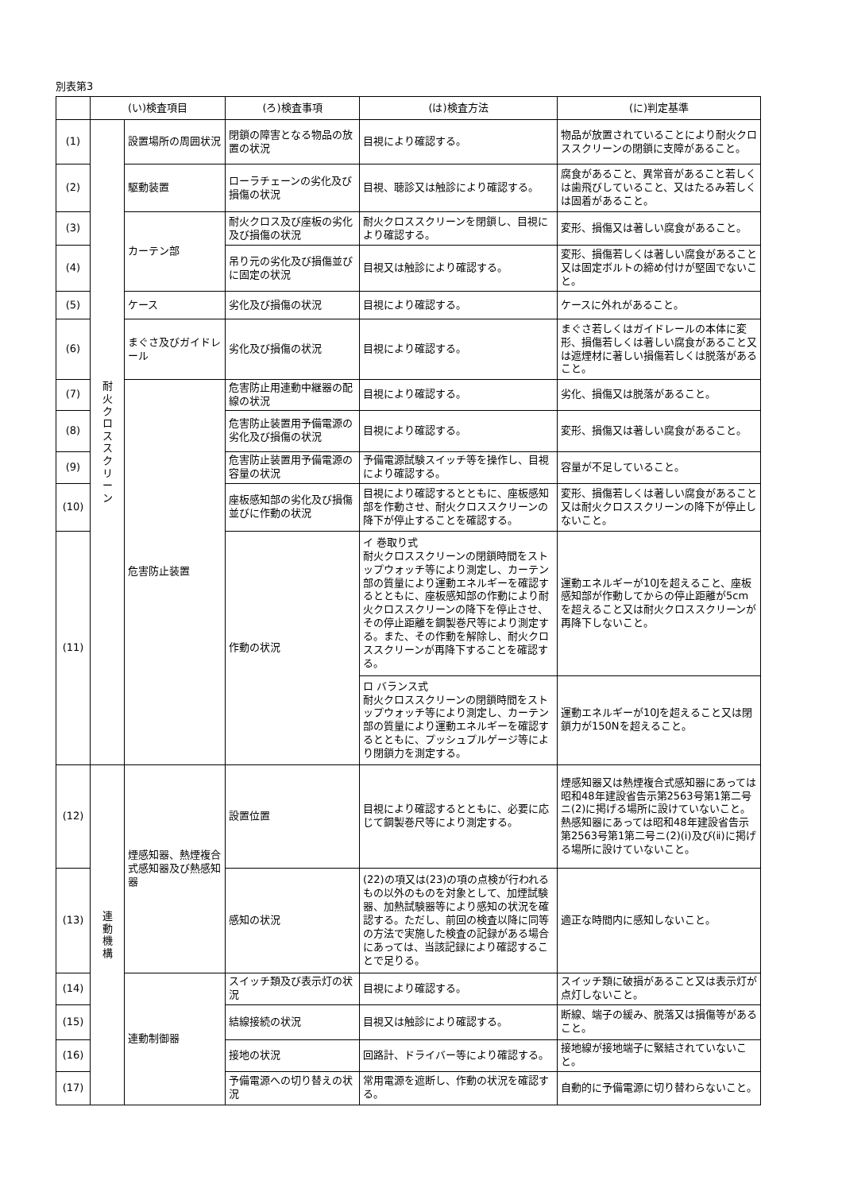別表第3
| | (い)検査項目 | | (ろ)検査事項 | (は)検査方法 | (に)判定基準 |
| --- | --- | --- | --- | --- | --- |
| (1) | 耐 火 ク ロ ス ス ク リ ー ン | 設置場所の周囲状況 | 閉鎖の障害となる物品の放置の状況 | 目視により確認する。 | 物品が放置されていることにより耐火クロススクリーンの閉鎖に支障があること。 |
| (2) | | 駆動装置 | ローラチェーンの劣化及び損傷の状況 | 目視、聴診又は触診により確認する。 | 腐食があること、異常音があること若しくは歯飛びしていること、又はたるみ若しくは固着があること。 |
| (3) | | カーテン部 | 耐火クロス及び座板の劣化及び損傷の状況 | 耐火クロススクリーンを閉鎖し、目視により確認する。 | 変形、損傷又は著しい腐食があること。 |
| (4) | | | 吊り元の劣化及び損傷並びに固定の状況 | 目視又は触診により確認する。 | 変形、損傷若しくは著しい腐食があること又は固定ボルトの締め付けが堅固でないこと。 |
| (5) | | ケース | 劣化及び損傷の状況 | 目視により確認する。 | ケースに外れがあること。 |
| (6) | | まぐさ及びガイドレール | 劣化及び損傷の状況 | 目視により確認する。 | まぐさ若しくはガイドレールの本体に変形、損傷若しくは著しい腐食があること又は遮煙材に著しい損傷若しくは脱落があること。 |
| (7) | | 危害防止装置 | 危害防止用連動中継器の配線の状況 | 目視により確認する。 | 劣化、損傷又は脱落があること。 |
| (8) | | | 危害防止装置用予備電源の劣化及び損傷の状況 | 目視により確認する。 | 変形、損傷又は著しい腐食があること。 |
| (9) | | | 危害防止装置用予備電源の容量の状況 | 予備電源試験スイッチ等を操作し、目視により確認する。 | 容量が不足していること。 |
| (10) | | | 座板感知部の劣化及び損傷並びに作動の状況 | 目視により確認するとともに、座板感知部を作動させ、耐火クロススクリーンの降下が停止することを確認する。 | 変形、損傷若しくは著しい腐食があること又は耐火クロススクリーンの降下が停止しないこと。 |
| (11) | | | 作動の状況 | イ 巻取り式 耐火クロススクリーンの閉鎖時間をストップウォッチ等により測定し、カーテン部の質量により運動エネルギーを確認するとともに、座板感知部の作動により耐火クロススクリーンの降下を停止させ、その停止距離を鋼製巻尺等により測定する。また、その作動を解除し、耐火クロススクリーンが再降下することを確認する。 | 運動エネルギーが10Jを超えること、座板感知部が作動してからの停止距離が5cmを超えること又は耐火クロススクリーンが再降下しないこと。 |
| | | | | ロ バランス式 耐火クロススクリーンの閉鎖時間をストップウォッチ等により測定し、カーテン部の質量により運動エネルギーを確認するとともに、プッシュプルゲージ等により閉鎖力を測定する。 | 運動エネルギーが10Jを超えること又は閉鎖力が150Nを超えること。 |
| (12) | 連 動 機 構 | 煙感知器、熱煙複合式感知器及び熱感知器 | 設置位置 | 目視により確認するとともに、必要に応じて鋼製巻尺等により測定する。 | 煙感知器又は熱煙複合式感知器にあっては昭和48年建設省告示第2563号第1第二号ニ(2)に掲げる場所に設けていないこと。熱感知器にあっては昭和48年建設省告示第2563号第1第二号ニ(2)(ⅰ)及び(ⅱ)に掲げる場所に設けていないこと。 |
| (13) | | | 感知の状況 | (22)の項又は(23)の項の点検が行われるもの以外のものを対象として、加煙試験器、加熱試験器等により感知の状況を確認する。ただし、前回の検査以降に同等の方法で実施した検査の記録がある場合にあっては、当該記録により確認することで足りる。 | 適正な時間内に感知しないこと。 |
| (14) | | 連動制御器 | スイッチ類及び表示灯の状況 | 目視により確認する。 | スイッチ類に破損があること又は表示灯が点灯しないこと。 |
| (15) | | | 結線接続の状況 | 目視又は触診により確認する。 | 断線、端子の緩み、脱落又は損傷等があること。 |
| (16) | | | 接地の状況 | 回路計、ドライバー等により確認する。 | 接地線が接地端子に緊結されていないこと。 |
| (17) | | | 予備電源への切り替えの状況 | 常用電源を遮断し、作動の状況を確認する。 | 自動的に予備電源に切り替わらないこと。 |